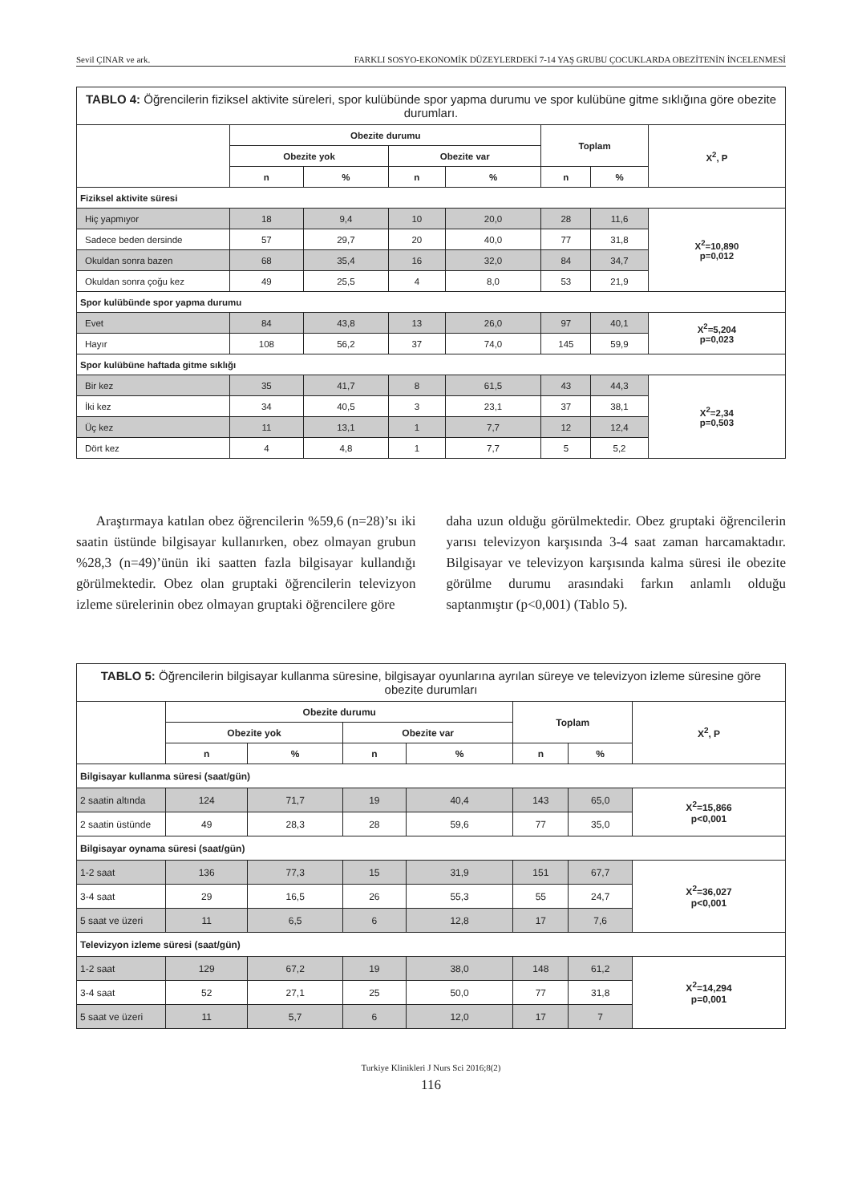Sevil ÇINAR ve ark. FARKLI SOSYO-EKONOMİK DÜZEYLERDEKİ 7-14 YAŞ GRUBU ÇOCUKLARDA OBEZİTENİN İNCELENMESİ
| TABLO 4: Öğrencilerin fiziksel aktivite süreleri, spor kulübünde spor yapma durumu ve spor kulübüne gitme sıklığına göre obezite durumları. | | | | | | | |
| | Obezite durumu | | | | Toplam | | X<sup>2</sup>, P |
| | Obezite yok | | Obezite var | | | | |
| | n | % | n | % | n | % | |
| Fiziksel aktivite süresi | | | | | | | |
| Hiç yapmıyor | 18 | 9,4 | 10 | 20,0 | 28 | 11,6 | X<sup>2</sup>=10,890 p=0,012 |
| Sadece beden dersinde | 57 | 29,7 | 20 | 40,0 | 77 | 31,8 | |
| Okuldan sonra bazen | 68 | 35,4 | 16 | 32,0 | 84 | 34,7 | |
| Okuldan sonra çoğu kez | 49 | 25,5 | 4 | 8,0 | 53 | 21,9 | |
| Spor kulübünde spor yapma durumu | | | | | | | |
| Evet | 84 | 43,8 | 13 | 26,0 | 97 | 40,1 | X<sup>2</sup>=5,204 p=0,023 |
| Hayır | 108 | 56,2 | 37 | 74,0 | 145 | 59,9 | |
| Spor kulübüne haftada gitme sıklığı | | | | | | | |
| Bir kez | 35 | 41,7 | 8 | 61,5 | 43 | 44,3 | X<sup>2</sup>=2,34 p=0,503 |
| İki kez | 34 | 40,5 | 3 | 23,1 | 37 | 38,1 | |
| Üç kez | 11 | 13,1 | 1 | 7,7 | 12 | 12,4 | |
| Dört kez | 4 | 4,8 | 1 | 7,7 | 5 | 5,2 | |
Araştırmaya katılan obez öğrencilerin %59,6 (n=28)’sı iki saatin üstünde bilgisayar kullanırken, obez olmayan grubun %28,3 (n=49)’ünün iki saatten fazla bilgisayar kullandığı görülmektedir. Obez olan gruptaki öğrencilerin televizyon izleme sürelerinin obez olmayan gruptaki öğrencilere göre
daha uzun olduğu görülmektedir. Obez gruptaki öğrencilerin yarısı televizyon karşısında 3-4 saat zaman harcamaktadır. Bilgisayar ve televizyon karşısında kalma süresi ile obezite görülme durumu arasındaki farkın anlamlı olduğu saptanmıştır (p<0,001) (Tablo 5).
| TABLO 5: Öğrencilerin bilgisayar kullanma süresine, bilgisayar oyunlarına ayrılan süreye ve televizyon izleme süresine göre obezite durumları | | | | | | | |
| | Obezite durumu | | | | Toplam | | X<sup>2</sup>, P |
| | Obezite yok | | Obezite var | | | | |
| | n | % | n | % | n | % | |
| Bilgisayar kullanma süresi (saat/gün) | | | | | | | |
| 2 saatin altında | 124 | 71,7 | 19 | 40,4 | 143 | 65,0 | X<sup>2</sup>=15,866 p<0,001 |
| 2 saatin üstünde | 49 | 28,3 | 28 | 59,6 | 77 | 35,0 | |
| Bilgisayar oynama süresi (saat/gün) | | | | | | | |
| 1-2 saat | 136 | 77,3 | 15 | 31,9 | 151 | 67,7 | X<sup>2</sup>=36,027 p<0,001 |
| 3-4 saat | 29 | 16,5 | 26 | 55,3 | 55 | 24,7 | |
| 5 saat ve üzeri | 11 | 6,5 | 6 | 12,8 | 17 | 7,6 | |
| Televizyon izleme süresi (saat/gün) | | | | | | | |
| 1-2 saat | 129 | 67,2 | 19 | 38,0 | 148 | 61,2 | X<sup>2</sup>=14,294 p=0,001 |
| 3-4 saat | 52 | 27,1 | 25 | 50,0 | 77 | 31,8 | |
| 5 saat ve üzeri | 11 | 5,7 | 6 | 12,0 | 17 | 7 | |
Turkiye Klinikleri J Nurs Sci 2016;8(2)
116